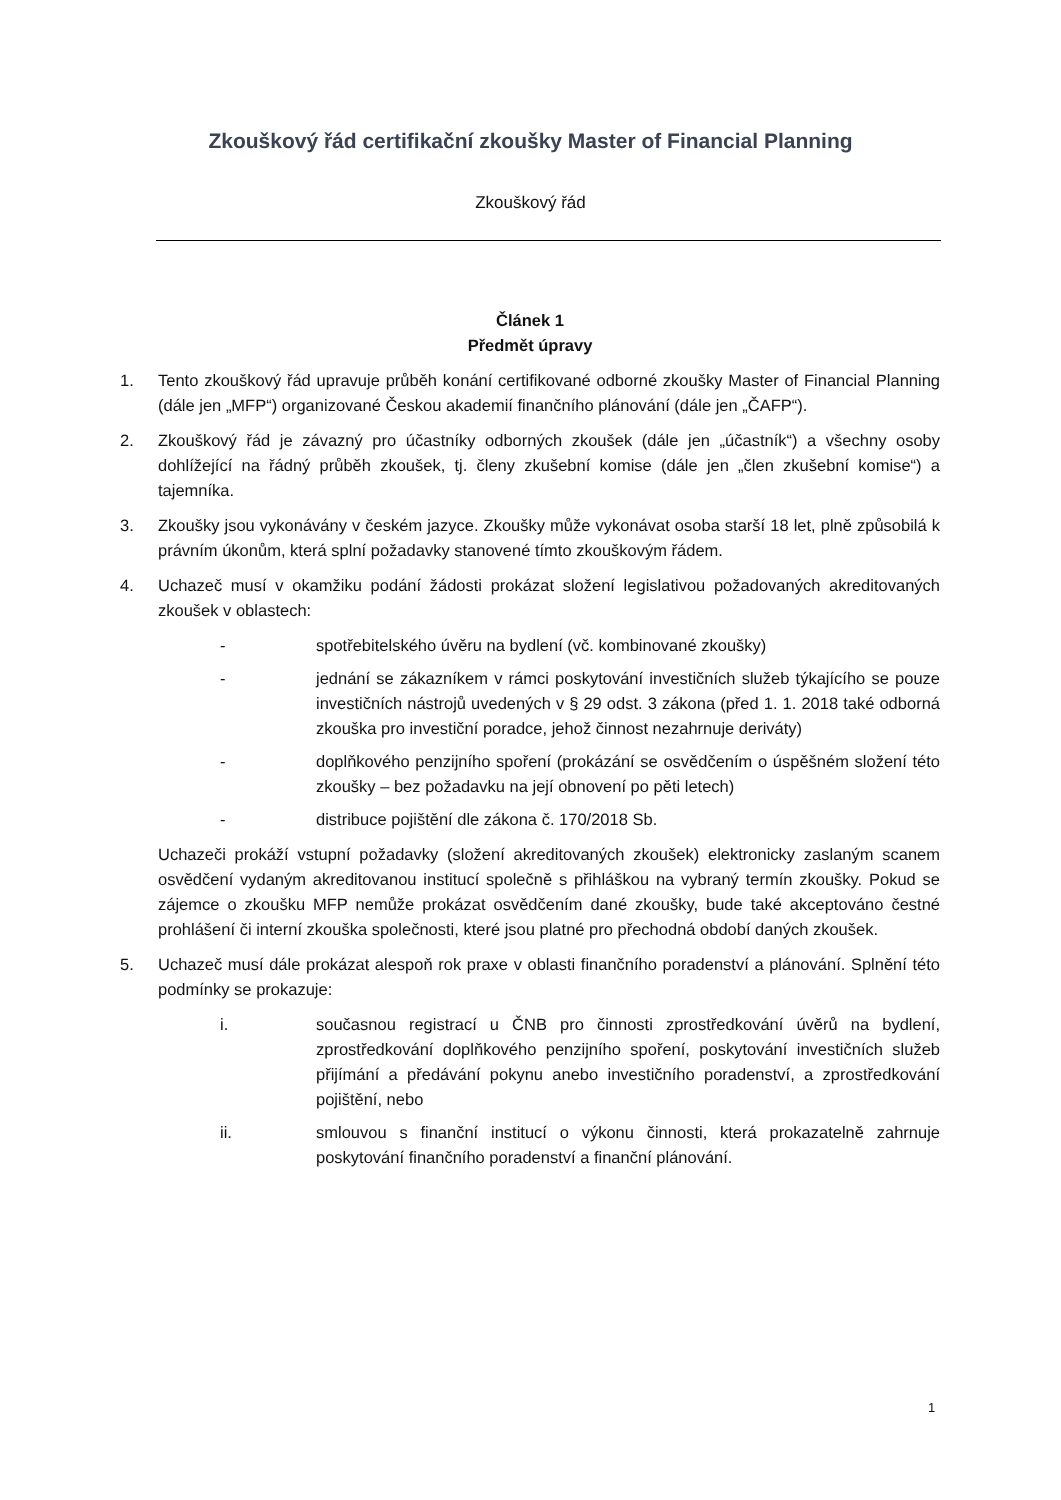Zkouškový řád certifikační zkoušky Master of Financial Planning
Zkouškový řád
Článek 1
Předmět úpravy
1. Tento zkouškový řád upravuje průběh konání certifikované odborné zkoušky Master of Financial Planning (dále jen „MFP“) organizované Českou akademií finančního plánování (dále jen „ČAFP“).
2. Zkouškový řád je závazný pro účastníky odborných zkoušek (dále jen „účastník“) a všechny osoby dohlížející na řádný průběh zkoušek, tj. členy zkušební komise (dále jen „člen zkušební komise“) a tajemníka.
3. Zkoušky jsou vykonávány v českém jazyce. Zkoušky může vykonávat osoba starší 18 let, plně způsobilá k právním úkonům, která splní požadavky stanovené tímto zkouškovým řádem.
4. Uchazeč musí v okamžiku podání žádosti prokázat složení legislativou požadovaných akreditovaných zkoušek v oblastech:
- spotřebitelského úvěru na bydlení (vč. kombinované zkoušky)
- jednání se zákazníkem v rámci poskytování investičních služeb týkajícího se pouze investičních nástrojů uvedených v § 29 odst. 3 zákona (před 1. 1. 2018 také odborná zkouška pro investiční poradce, jehož činnost nezahrnuje deriváty)
- doplňkového penzijního spoření (prokázání se osvědčením o úspěšném složení této zkoušky – bez požadavku na její obnovení po pěti letech)
- distribuce pojištění dle zákona č. 170/2018 Sb.
Uchazeči prokáží vstupní požadavky (složení akreditovaných zkoušek) elektronicky zaslaným scanem osvědčení vydaným akreditovanou institucí společně s přihláškou na vybraný termín zkoušky. Pokud se zájemce o zkoušku MFP nemůže prokázat osvědčením dané zkoušky, bude také akceptováno čestné prohlášení či interní zkouška společnosti, které jsou platné pro přechodná období daných zkoušek.
5. Uchazeč musí dále prokázat alespoň rok praxe v oblasti finančního poradenství a plánování. Splnění této podmínky se prokazuje:
i. současnou registrací u ČNB pro činnosti zprostředkování úvěrů na bydlení, zprostředkování doplňkového penzijního spoření, poskytování investičních služeb přijímání a předávání pokynu anebo investičního poradenství, a zprostředkování pojištění, nebo
ii. smlouvou s finanční institucí o výkonu činnosti, která prokazatelně zahrnuje poskytování finančního poradenství a finanční plánování.
1